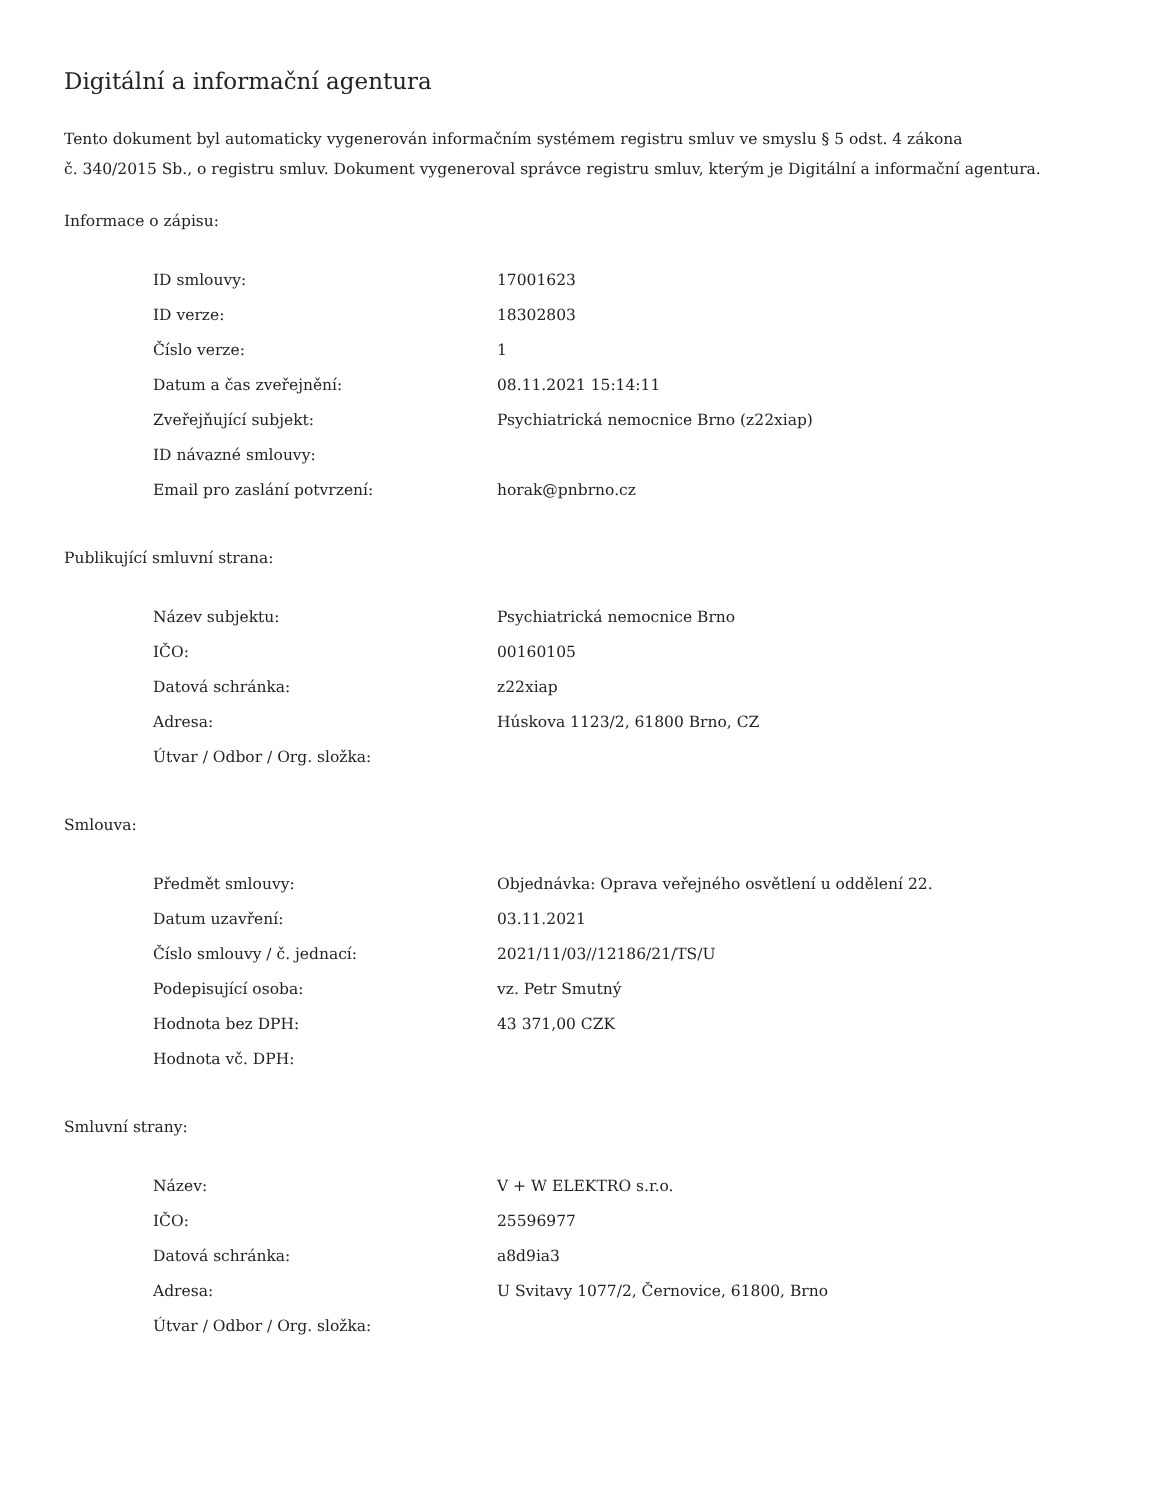Digitální a informační agentura
Tento dokument byl automaticky vygenerován informačním systémem registru smluv ve smyslu § 5 odst. 4 zákona
č. 340/2015 Sb., o registru smluv. Dokument vygeneroval správce registru smluv, kterým je Digitální a informační agentura.
Informace o zápisu:
| ID smlouvy: | 17001623 |
| ID verze: | 18302803 |
| Číslo verze: | 1 |
| Datum a čas zveřejnění: | 08.11.2021 15:14:11 |
| Zveřejňující subjekt: | Psychiatrická nemocnice Brno (z22xiap) |
| ID návazné smlouvy: | |
| Email pro zaslání potvrzení: | horak@pnbrno.cz |
Publikující smluvní strana:
| Název subjektu: | Psychiatrická nemocnice Brno |
| IČO: | 00160105 |
| Datová schránka: | z22xiap |
| Adresa: | Húskova 1123/2, 61800 Brno, CZ |
| Útvar / Odbor / Org. složka: | |
Smlouva:
| Předmět smlouvy: | Objednávka: Oprava veřejného osvětlení u oddělení 22. |
| Datum uzavření: | 03.11.2021 |
| Číslo smlouvy / č. jednací: | 2021/11/03//12186/21/TS/U |
| Podepisující osoba: | vz. Petr Smutný |
| Hodnota bez DPH: | 43 371,00 CZK |
| Hodnota vč. DPH: | |
Smluvní strany:
| Název: | V + W ELEKTRO s.r.o. |
| IČO: | 25596977 |
| Datová schránka: | a8d9ia3 |
| Adresa: | U Svitavy 1077/2, Černovice, 61800, Brno |
| Útvar / Odbor / Org. složka: | |